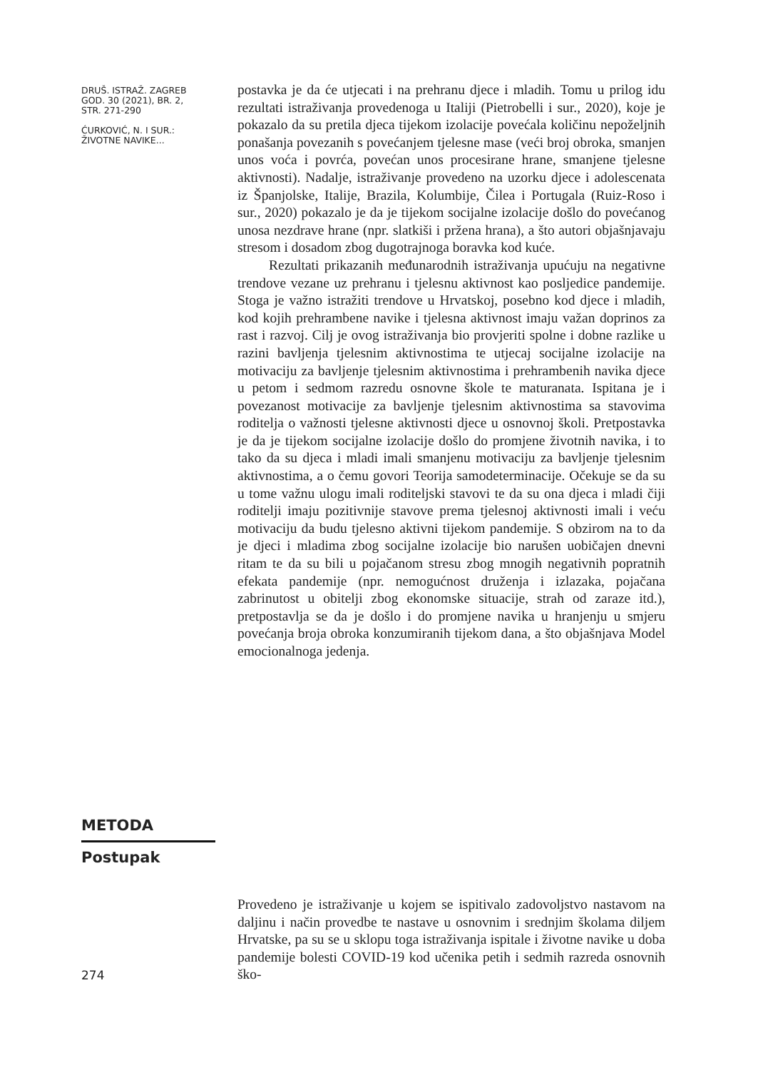DRUŠ. ISTRAŽ. ZAGREB
GOD. 30 (2021), BR. 2,
STR. 271-290
ĆURKOVIĆ, N. I SUR.:
ŽIVOTNE NAVIKE...
postavka je da će utjecati i na prehranu djece i mladih. Tomu u prilog idu rezultati istraživanja provedenoga u Italiji (Pietrobelli i sur., 2020), koje je pokazalo da su pretila djeca tijekom izolacije povećala količinu nepoželjnih ponašanja povezanih s povećanjem tjelesne mase (veći broj obroka, smanjen unos voća i povrća, povećan unos procesirane hrane, smanjene tjelesne aktivnosti). Nadalje, istraživanje provedeno na uzorku djece i adolescenata iz Španjolske, Italije, Brazila, Kolumbije, Čilea i Portugala (Ruiz-Roso i sur., 2020) pokazalo je da je tijekom socijalne izolacije došlo do povećanog unosa nezdrave hrane (npr. slatkiši i pržena hrana), a što autori objašnjavaju stresom i dosadom zbog dugotrajnoga boravka kod kuće.
Rezultati prikazanih međunarodnih istraživanja upućuju na negativne trendove vezane uz prehranu i tjelesnu aktivnost kao posljedice pandemije. Stoga je važno istražiti trendove u Hrvatskoj, posebno kod djece i mladih, kod kojih prehrambene navike i tjelesna aktivnost imaju važan doprinos za rast i razvoj. Cilj je ovog istraživanja bio provjeriti spolne i dobne razlike u razini bavljenja tjelesnim aktivnostima te utjecaj socijalne izolacije na motivaciju za bavljenje tjelesnim aktivnostima i prehrambenih navika djece u petom i sedmom razredu osnovne škole te maturanata. Ispitana je i povezanost motivacije za bavljenje tjelesnim aktivnostima sa stavovima roditelja o važnosti tjelesne aktivnosti djece u osnovnoj školi. Pretpostavka je da je tijekom socijalne izolacije došlo do promjene životnih navika, i to tako da su djeca i mladi imali smanjenu motivaciju za bavljenje tjelesnim aktivnostima, a o čemu govori Teorija samodeterminacije. Očekuje se da su u tome važnu ulogu imali roditeljski stavovi te da su ona djeca i mladi čiji roditelji imaju pozitivnije stavove prema tjelesnoj aktivnosti imali i veću motivaciju da budu tjelesno aktivni tijekom pandemije. S obzirom na to da je djeci i mladima zbog socijalne izolacije bio narušen uobičajen dnevni ritam te da su bili u pojačanom stresu zbog mnogih negativnih popratnih efekata pandemije (npr. nemogućnost druženja i izlazaka, pojačana zabrinutost u obitelji zbog ekonomske situacije, strah od zaraze itd.), pretpostavlja se da je došlo i do promjene navika u hranjenju u smjeru povećanja broja obroka konzumiranih tijekom dana, a što objašnjava Model emocionalnoga jedenja.
METODA
Postupak
Provedeno je istraživanje u kojem se ispitivalo zadovoljstvo nastavom na daljinu i način provedbe te nastave u osnovnim i srednjim školama diljem Hrvatske, pa su se u sklopu toga istraživanja ispitale i životne navike u doba pandemije bolesti COVID-19 kod učenika petih i sedmih razreda osnovnih ško-
274